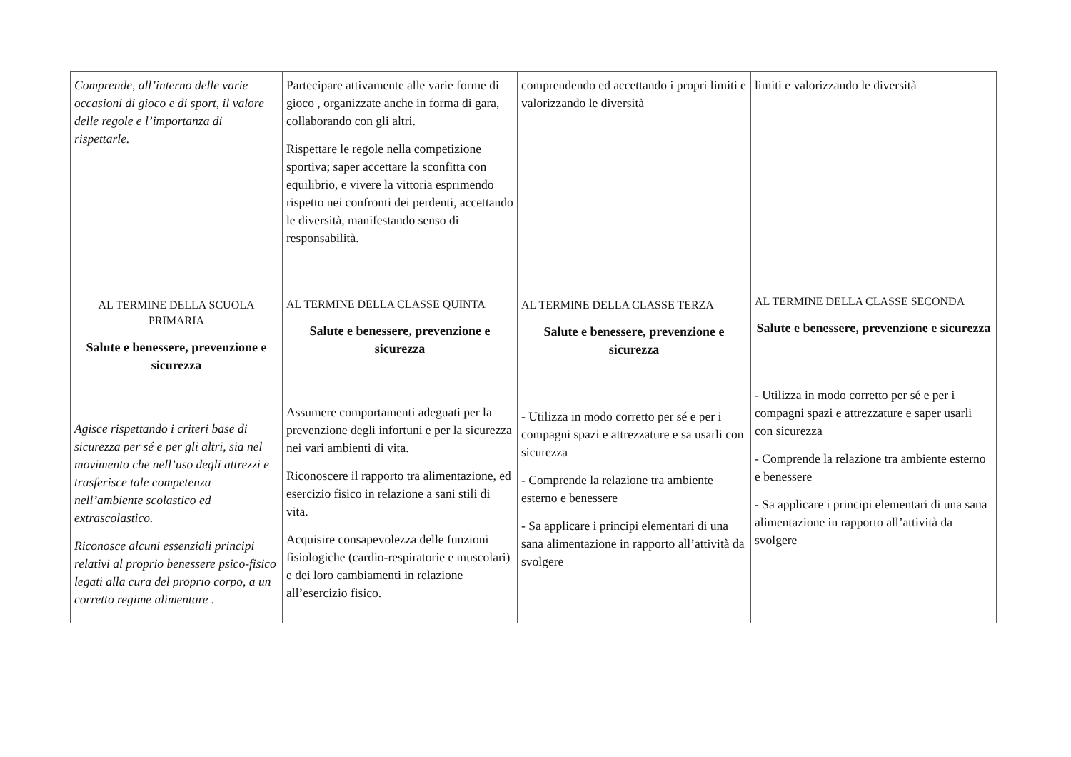| Comprende, all’interno delle varie occasioni di gioco e di sport, il valore delle regole e l’importanza di rispettarle. AL TERMINE DELLA SCUOLA PRIMARIA Salute e benessere, prevenzione e sicurezza Agisce rispettando i criteri base di sicurezza per sé e per gli altri, sia nel movimento che nell’uso degli attrezzi e trasferisce tale competenza nell’ambiente scolastico ed extrascolastico. Riconosce alcuni essenziali principi relativi al proprio benessere psico-fisico legati alla cura del proprio corpo, a un corretto regime alimentare . | Partecipare attivamente alle varie forme di gioco , organizzate anche in forma di gara, collaborando con gli altri. Rispettare le regole nella competizione sportiva; saper accettare la sconfitta con equilibrio, e vivere la vittoria esprimendo rispetto nei confronti dei perdenti, accettando le diversità, manifestando senso di responsabilità. AL TERMINE DELLA CLASSE QUINTA Salute e benessere, prevenzione e sicurezza Assumere comportamenti adeguati per la prevenzione degli infortuni e per la sicurezza nei vari ambienti di vita. Riconoscere il rapporto tra alimentazione, ed esercizio fisico in relazione a sani stili di vita. Acquisire consapevolezza delle funzioni fisiologiche (cardio-respiratorie e muscolari) e dei loro cambiamenti in relazione all’esercizio fisico. | comprendendo ed accettando i propri limiti e valorizzando le diversità AL TERMINE DELLA CLASSE TERZA Salute e benessere, prevenzione e sicurezza - Utilizza in modo corretto per sé e per i compagni spazi e attrezzature e sa usarli con sicurezza - Comprende la relazione tra ambiente esterno e benessere - Sa applicare i principi elementari di una sana alimentazione in rapporto all’attività da svolgere | limiti e valorizzando le diversità AL TERMINE DELLA CLASSE SECONDA Salute e benessere, prevenzione e sicurezza - Utilizza in modo corretto per sé e per i compagni spazi e attrezzature e saper usarli con sicurezza - Comprende la relazione tra ambiente esterno e benessere - Sa applicare i principi elementari di una sana alimentazione in rapporto all’attività da svolgere |